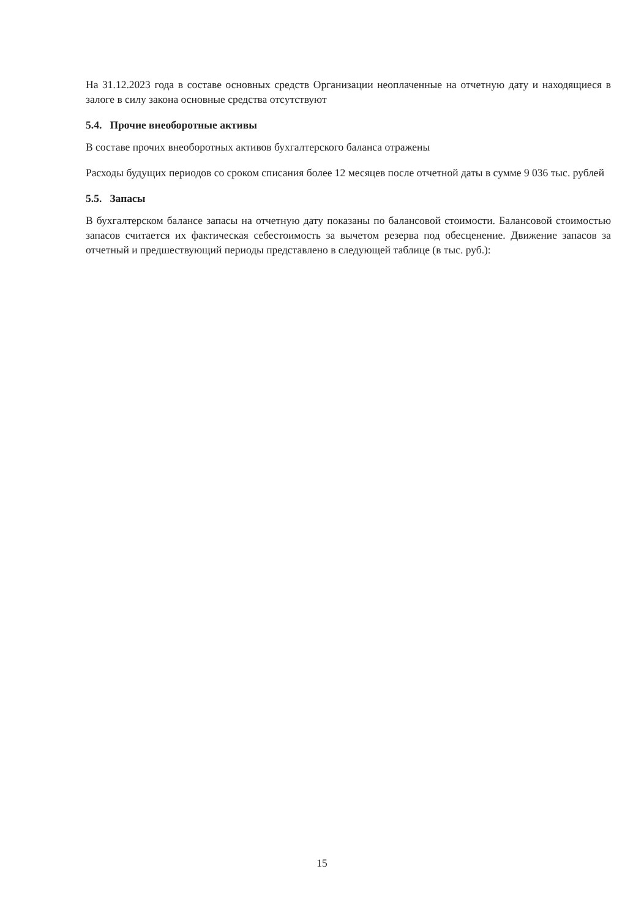На 31.12.2023 года в составе основных средств Организации неоплаченные на отчетную дату и находящиеся в залоге в силу закона основные средства отсутствуют
5.4. Прочие внеоборотные активы
В составе прочих внеоборотных активов бухгалтерского баланса отражены
Расходы будущих периодов со сроком списания более 12 месяцев после отчетной даты в сумме 9 036 тыс. рублей
5.5. Запасы
В бухгалтерском балансе запасы на отчетную дату показаны по балансовой стоимости. Балансовой стоимостью запасов считается их фактическая себестоимость за вычетом резерва под обесценение. Движение запасов за отчетный и предшествующий периоды представлено в следующей таблице (в тыс. руб.):
15